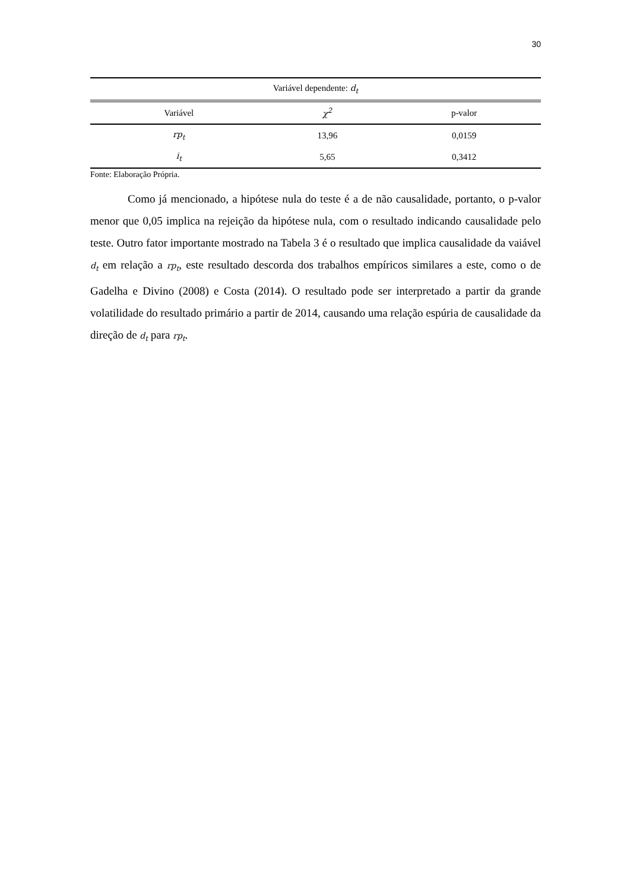30
| Variável dependente: d<sub>t</sub> | | |
| --- | --- | --- |
| Variável | χ<sup>2</sup> | p-valor |
| rp<sub>t</sub> | 13,96 | 0,0159 |
| i<sub>t</sub> | 5,65 | 0,3412 |
Fonte: Elaboração Própria.
Como já mencionado, a hipótese nula do teste é a de não causalidade, portanto, o p-valor menor que 0,05 implica na rejeição da hipótese nula, com o resultado indicando causalidade pelo teste. Outro fator importante mostrado na Tabela 3 é o resultado que implica causalidade da vaiável d<sub>t</sub> em relação a rp<sub>t</sub>, este resultado descorda dos trabalhos empíricos similares a este, como o de Gadelha e Divino (2008) e Costa (2014). O resultado pode ser interpretado a partir da grande volatilidade do resultado primário a partir de 2014, causando uma relação espúria de causalidade da direção de d<sub>t</sub> para rp<sub>t</sub>.